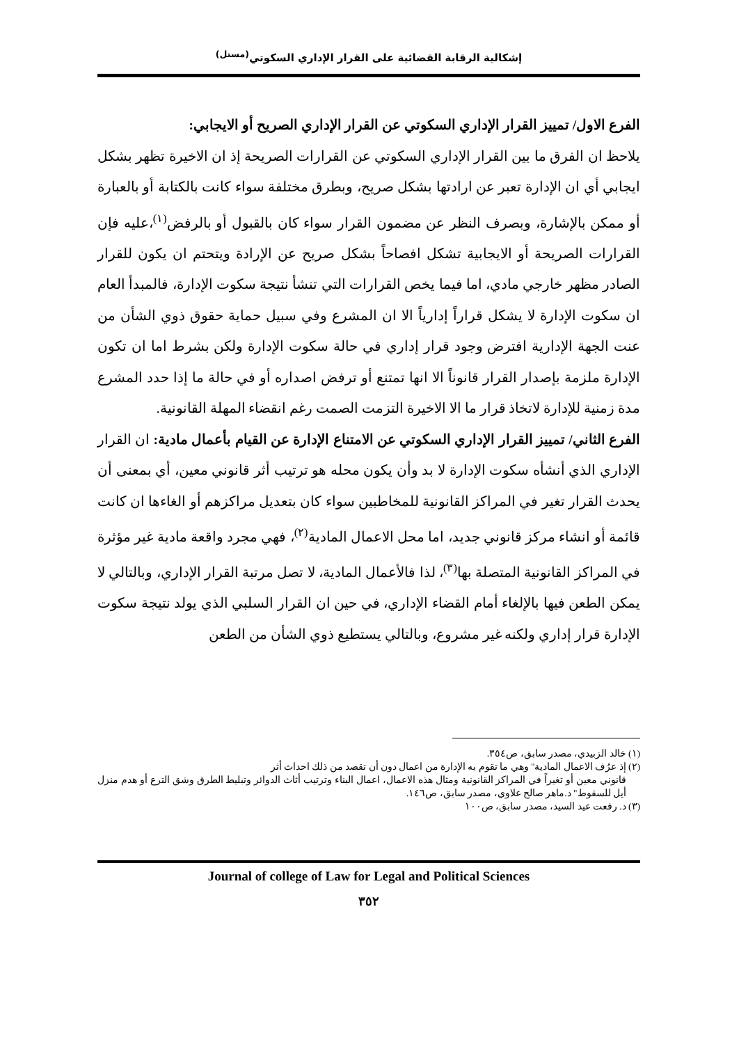إشكالية الرقابة القضائية على القرار الإداري السكوتي<sup>(مستل)</sup>
الفرع الاول/ تمييز القرار الإداري السكوتي عن القرار الإداري الصريح أو الايجابي:
يلاحظ ان الفرق ما بين القرار الإداري السكوتي عن القرارات الصريحة إذ ان الاخيرة تظهر بشكل ايجابي أي ان الإدارة تعبر عن ارادتها بشكل صريح، وبطرق مختلفة سواء كانت بالكتابة أو بالعبارة أو ممكن بالإشارة، وبصرف النظر عن مضمون القرار سواء كان بالقبول أو بالرفض<sup>(١)</sup>،عليه فإن القرارات الصريحة أو الايجابية تشكل افصاحاً بشكل صريح عن الإرادة ويتحتم ان يكون للقرار الصادر مظهر خارجي مادي، اما فيما يخص القرارات التي تنشأ نتيجة سكوت الإدارة، فالمبدأ العام ان سكوت الإدارة لا يشكل قراراً إدارياً الا ان المشرع وفي سبيل حماية حقوق ذوي الشأن من عنت الجهة الإدارية افترض وجود قرار إداري في حالة سكوت الإدارة ولكن بشرط اما ان تكون الإدارة ملزمة بإصدار القرار قانوناً الا انها تمتنع أو ترفض اصداره أو في حالة ما إذا حدد المشرع مدة زمنية للإدارة لاتخاذ قرار ما الا الاخيرة التزمت الصمت رغم انقضاء المهلة القانونية.
الفرع الثاني/ تمييز القرار الإداري السكوتي عن الامتناع الإدارة عن القيام بأعمال مادية: ان القرار الإداري الذي أنشأه سكوت الإدارة لا بد وأن يكون محله هو ترتيب أثر قانوني معين، أي بمعنى أن يحدث القرار تغير في المراكز القانونية للمخاطبين سواء كان بتعديل مراكزهم أو الغاءها ان كانت قائمة أو انشاء مركز قانوني جديد، اما محل الاعمال المادية<sup>(٢)</sup>، فهي مجرد واقعة مادية غير مؤثرة في المراكز القانونية المتصلة بها<sup>(٣)</sup>، لذا فالأعمال المادية، لا تصل مرتبة القرار الإداري، وبالتالي لا يمكن الطعن فيها بالإلغاء أمام القضاء الإداري، في حين ان القرار السلبي الذي يولد نتيجة سكوت الإدارة قرار إداري ولكنه غير مشروع، وبالتالي يستطيع ذوي الشأن من الطعن
(١) خالد الزبيدي، مصدر سابق، ص٣٥٤.
(٢) إذ عرُف الاعمال المادية" وهي ما تقوم به الإدارة من اعمال دون أن تقصد من ذلك احداث أثر
قانوني معين أو تغيراً في المراكز القانونية ومثال هذه الاعمال، اعمال البناء وترتيب أثاث الدوائر وتبليط الطرق وشق الترع أو هدم منزل أيل للسقوط" د.ماهر صالح علاوي، مصدر سابق، ص١٤٦.
(٣) د. رفعت عيد السيد، مصدر سابق، ص١٠٠
Journal of college of Law for Legal and Political Sciences
٣٥٢